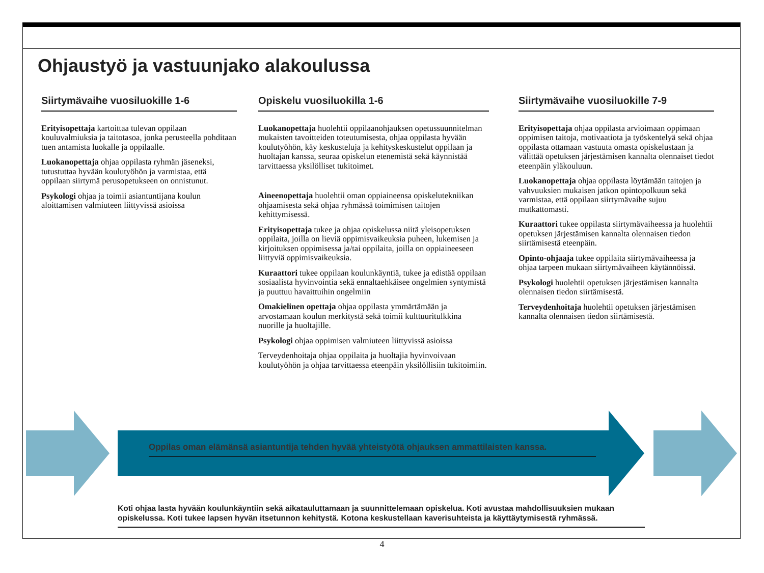Ohjaustyö ja vastuunjako alakoulussa
Siirtymävaihe vuosiluokille 1-6
Erityisopettaja kartoittaa tulevan oppilaan kouluvalmiuksia ja taitotasoa, jonka perusteella pohditaan tuen antamista luokalle ja oppilaalle.
Luokanopettaja ohjaa oppilasta ryhmän jäseneksi, tutustuttaa hyvään koulutyöhön ja varmistaa, että oppilaan siirtymä perusopetukseen on onnistunut.
Psykologi ohjaa ja toimii asiantuntijana koulun aloittamisen valmiuteen liittyvissä asioissa
Opiskelu vuosiluokilla 1-6
Luokanopettaja huolehtii oppilaanohjauksen opetussuunnitelman mukaisten tavoitteiden toteutumisesta, ohjaa oppilasta hyvään koulutyöhön, käy keskusteluja ja kehityskeskustelut oppilaan ja huoltajan kanssa, seuraa opiskelun etenemistä sekä käynnistää tarvittaessa yksilölliset tukitoimet.
Aineenopettaja huolehtii oman oppiaineensa opiskelutekniikan ohjaamisesta sekä ohjaa ryhmässä toimimisen taitojen kehittymisessä.
Erityisopettaja tukee ja ohjaa opiskelussa niitä yleisopetuksen oppilaita, joilla on lieviä oppimisvaikeuksia puheen, lukemisen ja kirjoituksen oppimisessa ja/tai oppilaita, joilla on oppiaineeseen liittyviä oppimisvaikeuksia.
Kuraattori tukee oppilaan koulunkäyntiä, tukee ja edistää oppilaan sosiaalista hyvinvointia sekä ennaltaehkäisee ongelmien syntymistä ja puuttuu havaittuihin ongelmiin
Omakielinen opettaja ohjaa oppilasta ymmärtämään ja arvostamaan koulun merkitystä sekä toimii kulttuuritulkkina nuorille ja huoltajille.
Psykologi ohjaa oppimisen valmiuteen liittyvissä asioissa
Terveydenhoitaja ohjaa oppilaita ja huoltajia hyvinvoivaan koulutyöhön ja ohjaa tarvittaessa eteenpäin yksilöllisiin tukitoimiin.
Siirtymävaihe vuosiluokille 7-9
Erityisopettaja ohjaa oppilasta arvioimaan oppimaan oppimisen taitoja, motivaatiota ja työskentelyä sekä ohjaa oppilasta ottamaan vastuuta omasta opiskelustaan ja välittää opetuksen järjestämisen kannalta olennaiset tiedot eteenpäin yläkouluun.
Luokanopettaja ohjaa oppilasta löytämään taitojen ja vahvuuksien mukaisen jatkon opintopolkuun sekä varmistaa, että oppilaan siirtymävaihe sujuu mutkattomasti.
Kuraattori tukee oppilasta siirtymävaiheessa ja huolehtii opetuksen järjestämisen kannalta olennaisen tiedon siirtämisestä eteenpäin.
Opinto-ohjaaja tukee oppilaita siirtymävaiheessa ja ohjaa tarpeen mukaan siirtymävaiheen käytännöissä.
Psykologi huolehtii opetuksen järjestämisen kannalta olennaisen tiedon siirtämisestä.
Terveydenhoitaja huolehtii opetuksen järjestämisen kannalta olennaisen tiedon siirtämisestä.
Oppilas oman elämänsä asiantuntija tehden hyvää yhteistyötä ohjauksen ammattilaisten kanssa.
Koti ohjaa lasta hyvään koulunkäyntiin sekä aikatauluttamaan ja suunnittelemaan opiskelua. Koti avustaa mahdollisuuksien mukaan opiskelussa. Koti tukee lapsen hyvän itsetunnon kehitystä. Kotona keskustellaan kaverisuhteista ja käyttäytymisestä ryhmässä.
4